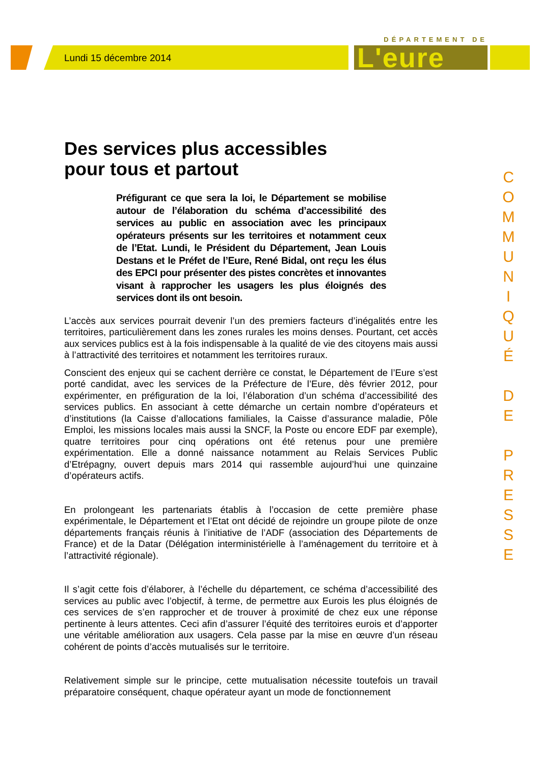Lundi 15 décembre 2014
DÉPARTEMENT DE
L'eure
C
O
M
M
U
N
I
Q
U
É
D
E
P
R
E
S
S
E
Des services plus accessibles
pour tous et partout
Préfigurant ce que sera la loi, le Département se mobilise autour de l’élaboration du schéma d’accessibilité des services au public en association avec les principaux opérateurs présents sur les territoires et notamment ceux de l’Etat. Lundi, le Président du Département, Jean Louis Destans et le Préfet de l’Eure, René Bidal, ont reçu les élus des EPCI pour présenter des pistes concrètes et innovantes visant à rapprocher les usagers les plus éloignés des services dont ils ont besoin.
L’accès aux services pourrait devenir l’un des premiers facteurs d’inégalités entre les territoires, particulièrement dans les zones rurales les moins denses. Pourtant, cet accès aux services publics est à la fois indispensable à la qualité de vie des citoyens mais aussi à l’attractivité des territoires et notamment les territoires ruraux.
Conscient des enjeux qui se cachent derrière ce constat, le Département de l’Eure s’est porté candidat, avec les services de la Préfecture de l’Eure, dès février 2012, pour expérimenter, en préfiguration de la loi, l’élaboration d’un schéma d’accessibilité des services publics. En associant à cette démarche un certain nombre d’opérateurs et d’institutions (la Caisse d’allocations familiales, la Caisse d’assurance maladie, Pôle Emploi, les missions locales mais aussi la SNCF, la Poste ou encore EDF par exemple), quatre territoires pour cinq opérations ont été retenus pour une première expérimentation. Elle a donné naissance notamment au Relais Services Public d’Etrépagny, ouvert depuis mars 2014 qui rassemble aujourd’hui une quinzaine d’opérateurs actifs.
En prolongeant les partenariats établis à l’occasion de cette première phase expérimentale, le Département et l’Etat ont décidé de rejoindre un groupe pilote de onze départements français réunis à l’initiative de l’ADF (association des Départements de France) et de la Datar (Délégation interministérielle à l’aménagement du territoire et à l’attractivité régionale).
Il s’agit cette fois d’élaborer, à l’échelle du département, ce schéma d’accessibilité des services au public avec l’objectif, à terme, de permettre aux Eurois les plus éloignés de ces services de s’en rapprocher et de trouver à proximité de chez eux une réponse pertinente à leurs attentes. Ceci afin d’assurer l’équité des territoires eurois et d’apporter une véritable amélioration aux usagers. Cela passe par la mise en œuvre d’un réseau cohérent de points d’accès mutualisés sur le territoire.
Relativement simple sur le principe, cette mutualisation nécessite toutefois un travail préparatoire conséquent, chaque opérateur ayant un mode de fonctionnement